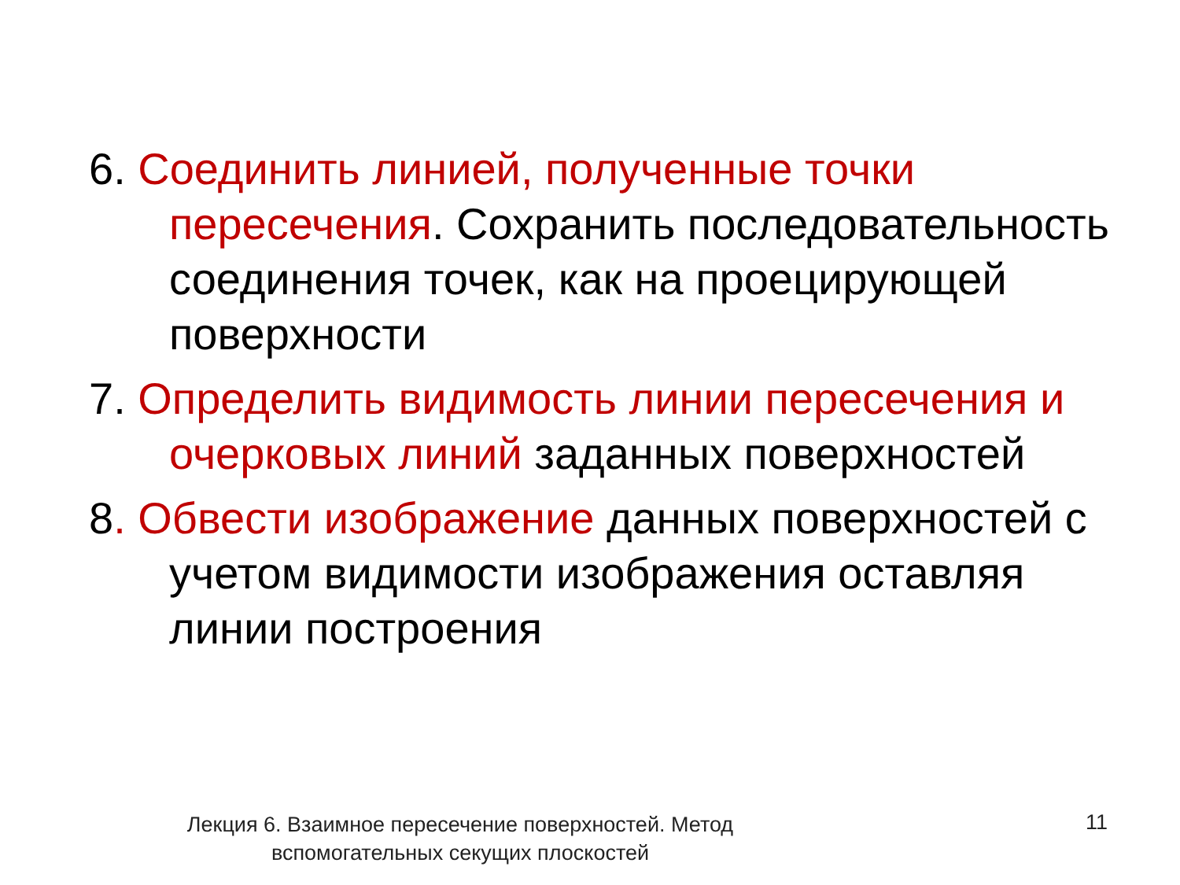6. Соединить линией, полученные точки пересечения. Сохранить последовательность соединения точек, как на проецирующей поверхности
7. Определить видимость линии пересечения и очерковых линий заданных поверхностей
8. Обвести изображение данных поверхностей с учетом видимости изображения оставляя линии построения
Лекция 6. Взаимное пересечение поверхностей. Метод вспомогательных секущих плоскостей
11